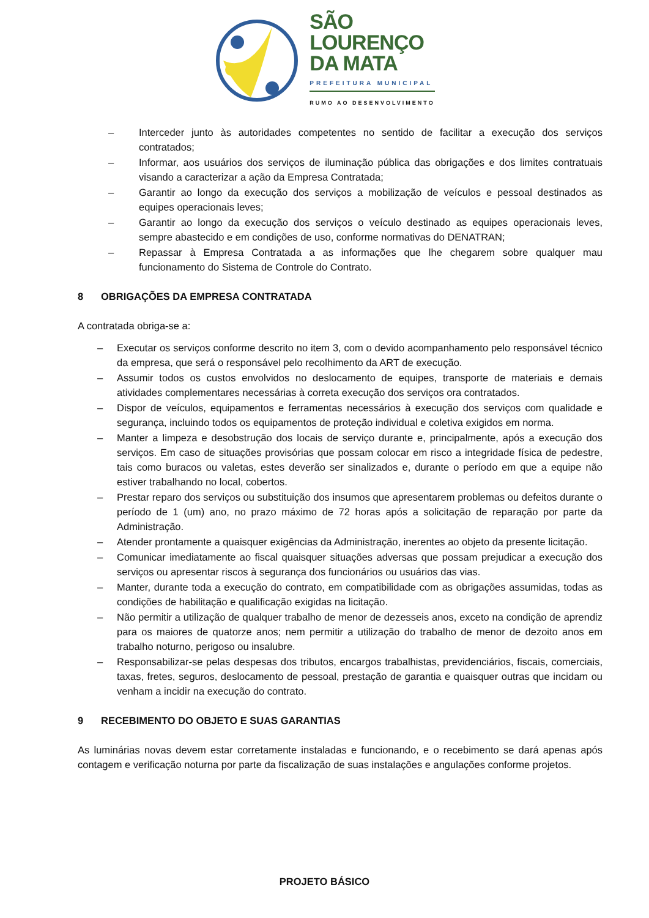SÃO
LOURENÇO
DA MATA
PREFEITURA MUNICIPAL
RUMO AO DESENVOLVIMENTO
– Interceder junto às autoridades competentes no sentido de facilitar a execução dos serviços contratados;
– Informar, aos usuários dos serviços de iluminação pública das obrigações e dos limites contratuais visando a caracterizar a ação da Empresa Contratada;
– Garantir ao longo da execução dos serviços a mobilização de veículos e pessoal destinados as equipes operacionais leves;
– Garantir ao longo da execução dos serviços o veículo destinado as equipes operacionais leves, sempre abastecido e em condições de uso, conforme normativas do DENATRAN;
– Repassar à Empresa Contratada a as informações que lhe chegarem sobre qualquer mau funcionamento do Sistema de Controle do Contrato.
8 OBRIGAÇÕES DA EMPRESA CONTRATADA
A contratada obriga-se a:
– Executar os serviços conforme descrito no item 3, com o devido acompanhamento pelo responsável técnico da empresa, que será o responsável pelo recolhimento da ART de execução.
– Assumir todos os custos envolvidos no deslocamento de equipes, transporte de materiais e demais atividades complementares necessárias à correta execução dos serviços ora contratados.
– Dispor de veículos, equipamentos e ferramentas necessários à execução dos serviços com qualidade e segurança, incluindo todos os equipamentos de proteção individual e coletiva exigidos em norma.
– Manter a limpeza e desobstrução dos locais de serviço durante e, principalmente, após a execução dos serviços. Em caso de situações provisórias que possam colocar em risco a integridade física de pedestre, tais como buracos ou valetas, estes deverão ser sinalizados e, durante o período em que a equipe não estiver trabalhando no local, cobertos.
– Prestar reparo dos serviços ou substituição dos insumos que apresentarem problemas ou defeitos durante o período de 1 (um) ano, no prazo máximo de 72 horas após a solicitação de reparação por parte da Administração.
– Atender prontamente a quaisquer exigências da Administração, inerentes ao objeto da presente licitação.
– Comunicar imediatamente ao fiscal quaisquer situações adversas que possam prejudicar a execução dos serviços ou apresentar riscos à segurança dos funcionários ou usuários das vias.
– Manter, durante toda a execução do contrato, em compatibilidade com as obrigações assumidas, todas as condições de habilitação e qualificação exigidas na licitação.
– Não permitir a utilização de qualquer trabalho de menor de dezesseis anos, exceto na condição de aprendiz para os maiores de quatorze anos; nem permitir a utilização do trabalho de menor de dezoito anos em trabalho noturno, perigoso ou insalubre.
– Responsabilizar-se pelas despesas dos tributos, encargos trabalhistas, previdenciários, fiscais, comerciais, taxas, fretes, seguros, deslocamento de pessoal, prestação de garantia e quaisquer outras que incidam ou venham a incidir na execução do contrato.
9 RECEBIMENTO DO OBJETO E SUAS GARANTIAS
As luminárias novas devem estar corretamente instaladas e funcionando, e o recebimento se dará apenas após contagem e verificação noturna por parte da fiscalização de suas instalações e angulações conforme projetos.
PROJETO BÁSICO